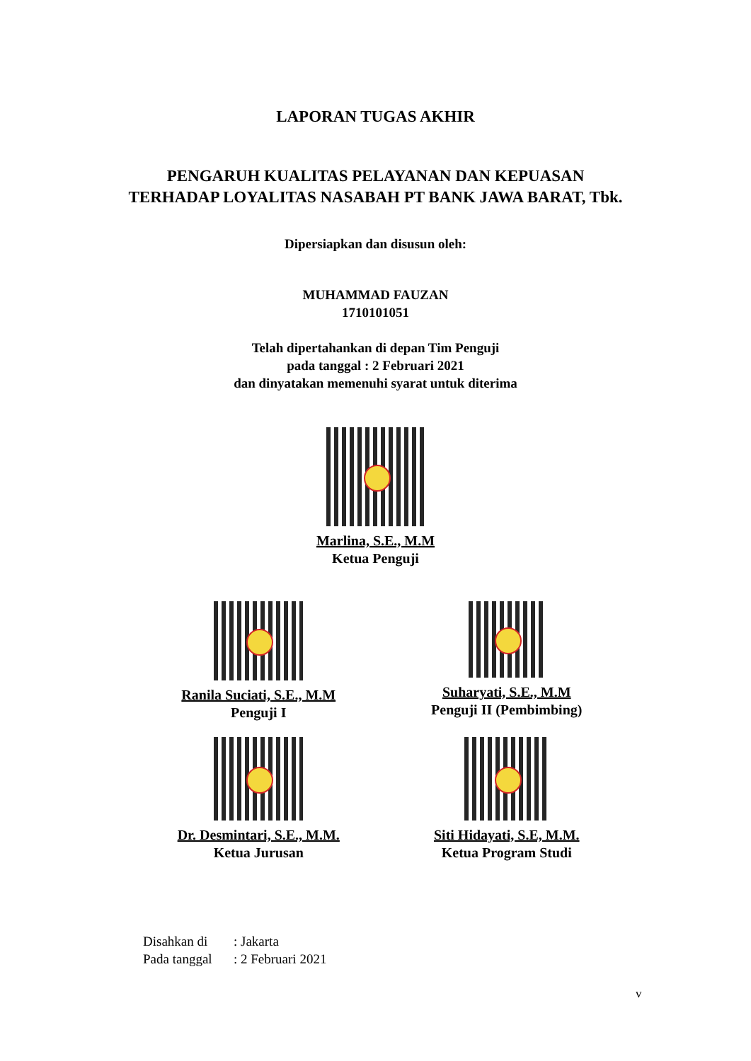LAPORAN TUGAS AKHIR
PENGARUH KUALITAS PELAYANAN DAN KEPUASAN
TERHADAP LOYALITAS NASABAH PT BANK JAWA BARAT, Tbk.
Dipersiapkan dan disusun oleh:
MUHAMMAD FAUZAN
1710101051
Telah dipertahankan di depan Tim Penguji
pada tanggal : 2 Februari 2021
dan dinyatakan memenuhi syarat untuk diterima
Marlina, S.E., M.M
Ketua Penguji
Ranila Suciati, S.E., M.M
Penguji I
Suharyati, S.E., M.M
Penguji II (Pembimbing)
Dr. Desmintari, S.E., M.M.
Ketua Jurusan
Siti Hidayati, S.E, M.M.
Ketua Program Studi
Disahkan di: Jakarta
Pada tanggal: 2 Februari 2021
v